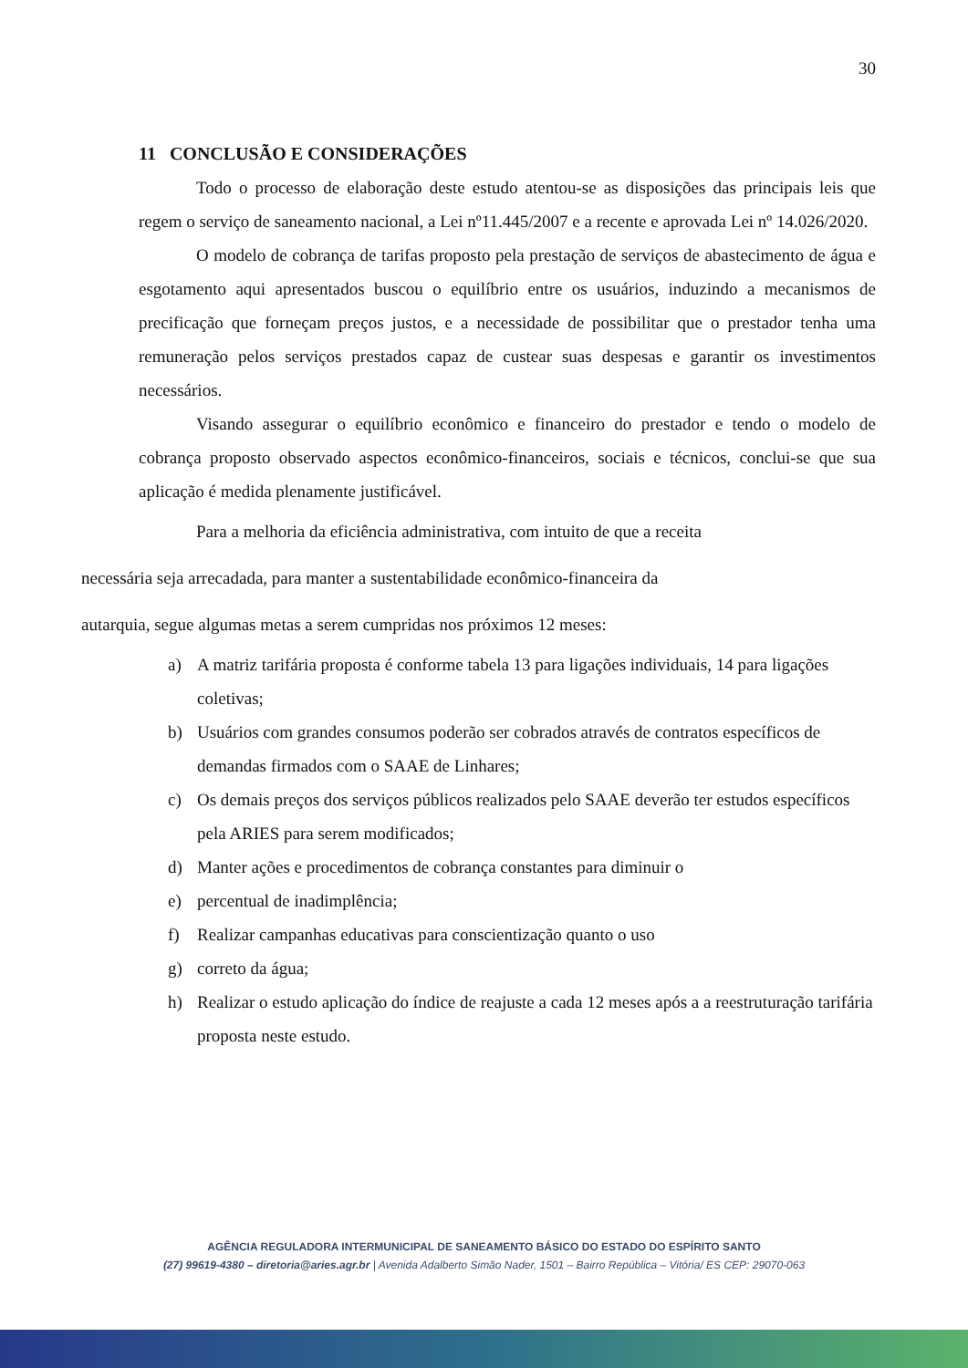30
11 CONCLUSÃO E CONSIDERAÇÕES
Todo o processo de elaboração deste estudo atentou-se as disposições das principais leis que regem o serviço de saneamento nacional, a Lei nº11.445/2007 e a recente e aprovada Lei nº 14.026/2020.
O modelo de cobrança de tarifas proposto pela prestação de serviços de abastecimento de água e esgotamento aqui apresentados buscou o equilíbrio entre os usuários, induzindo a mecanismos de precificação que forneçam preços justos, e a necessidade de possibilitar que o prestador tenha uma remuneração pelos serviços prestados capaz de custear suas despesas e garantir os investimentos necessários.
Visando assegurar o equilíbrio econômico e financeiro do prestador e tendo o modelo de cobrança proposto observado aspectos econômico-financeiros, sociais e técnicos, conclui-se que sua aplicação é medida plenamente justificável.
Para a melhoria da eficiência administrativa, com intuito de que a receita
necessária seja arrecadada, para manter a sustentabilidade econômico-financeira da
autarquia, segue algumas metas a serem cumpridas nos próximos 12 meses:
a) A matriz tarifária proposta é conforme tabela 13 para ligações individuais, 14 para ligações coletivas;
b) Usuários com grandes consumos poderão ser cobrados através de contratos específicos de demandas firmados com o SAAE de Linhares;
c) Os demais preços dos serviços públicos realizados pelo SAAE deverão ter estudos específicos pela ARIES para serem modificados;
d) Manter ações e procedimentos de cobrança constantes para diminuir o
e) percentual de inadimplência;
f) Realizar campanhas educativas para conscientização quanto o uso
g) correto da água;
h) Realizar o estudo aplicação do índice de reajuste a cada 12 meses após a a reestruturação tarifária proposta neste estudo.
AGÊNCIA REGULADORA INTERMUNICIPAL DE SANEAMENTO BÁSICO DO ESTADO DO ESPÍRITO SANTO
(27) 99619-4380 – diretoria@aries.agr.br | Avenida Adalberto Simão Nader, 1501 – Bairro República – Vitória/ ES CEP: 29070-063